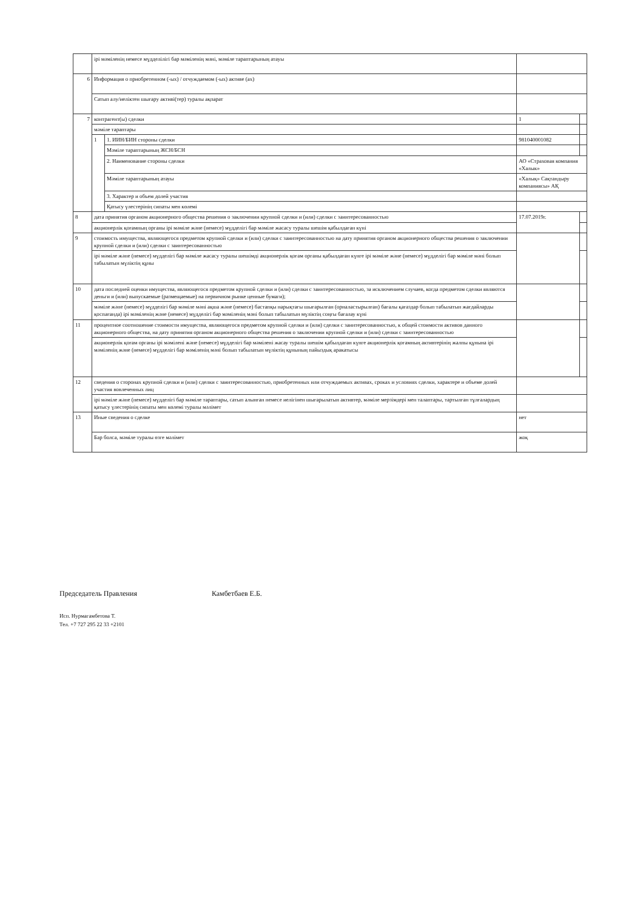| | ірі мәміленің немесе мүдделілігі бар мәміленің мәні, мәміле тараптарының атауы | | | |
| 6 | Информация о приобретенном (-ых) / отчуждаемом (-ых) активе (ах) | | | |
| | Сатып алу/иеліктен шығару активі(тер) туралы ақпарат | | | |
| 7 | контрагент(ы) сделки | | 1 | |
| | мәміле тараптары | | | |
| | 1 | 1. ИИН/БИН стороны сделки | 981040001082 | |
| | | Мәміле тараптарының ЖСН/БСН | | |
| | | 2. Наименование стороны сделки | АО «Страховая компания «Халык» | |
| | | Мәміле тараптарының атауы | «Халық» Сақтандыру компаниясы» АҚ | |
| | | 3. Характер и объем долей участия | | |
| | | Қатысу үлестерінің сипаты мен көлемі | | |
| 8 | дата принятия органом акционерного общества решения о заключении крупной сделки и (или) сделки с заинтересованностью | | 17.07.2019г. | |
| | акционерлік қоғамның органы ірі мәміле және (немесе) мүдделігі бар мәміле жасасу туралы шешім қабылдаған күні | | | |
| 9 | стоимость имущества, являющегося предметом крупной сделки и (или) сделки с заинтересованностью на дату принятия органом акционерного общества решения о заключении крупной сделки и (или) сделки с заинтересованностью | | | |
| | ірі мәміле және (немесе) мүдделігі бар мәміле жасасу туралы шешімді акционерлік қоғам органы қабылдаған күнге ірі мәміле және (немесе) мүдделігі бар мәміле мәні болып табылатын мүліктің құны | | | |
| 10 | дата последней оценки имущества, являющегося предметом крупной сделки и (или) сделки с заинтересованностью, за исключением случаев, когда предметом сделки являются деньги и (или) выпускаемые (размещаемые) на первичном рынке ценные бумаги); | | | |
| | мәміле және (немесе) мүдделігі бар мәміле мәні ақша және (немесе) бастапқы нарықтағы шығарылған (орналастырылған) бағалы қағаздар болып табылатын жағдайларды қоспағанда) ірі мәміленің және (немесе) мүдделігі бар мәміленің мәні болып табылатын мүліктің соңғы бағалау күні | | | |
| 11 | процентное соотношение стоимости имущества, являющегося предметом крупной сделки и (или) сделки с заинтересованностью, к общей стоимости активов данного акционерного общества, на дату принятия органом акционерного общества решения о заключении крупной сделки и (или) сделки с заинтересованностью | | | |
| | акционерлік қоғам органы ірі мәмілені және (немесе) мүдделігі бар мәмілені жасау туралы шешім қабылдаған күнге акционерлік қоғамның активтерінің жалпы құнына ірі мәміленің және (немесе) мүдделігі бар мәміленің мәні болып табылатын мүліктің құнының пайыздық аракатысы | | | |
| 12 | сведения о сторонах крупной сделки и (или) сделки с заинтересованностью, приобретенных или отчуждаемых активах, сроках и условиях сделки, характере и объеме долей участия вовлеченных лиц | | | |
| | ірі мәміле және (немесе) мүдделігі бар мәміле тараптары, сатып алынған немесе иелігінен шығарылатын активтер, мәміле мерзімдері мен талаптары, тартылған тұлғалардың қатысу үлестерінің сипаты мен көлемі туралы мәлімет | | | |
| 13 | Иные сведения о сделке | | нет | |
| | Бар болса, мәміле туралы өзге мәлімет | | жоқ | |
Председатель Правления Камбетбаев Е.Б.
Исп. Нурмагамбетова Т.
Тел. +7 727 295 22 33 +2101